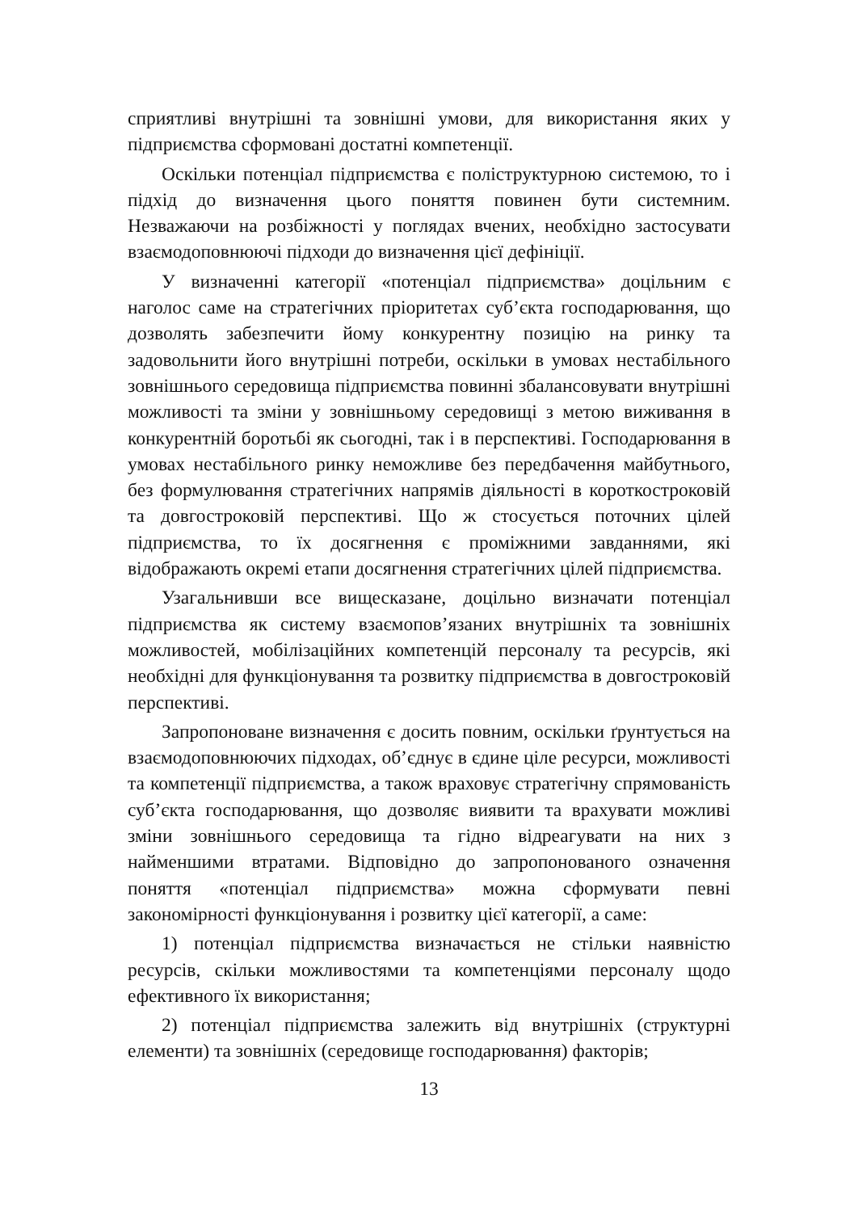сприятливі внутрішні та зовнішні умови, для використання яких у підприємства сформовані достатні компетенції.
Оскільки потенціал підприємства є поліструктурною системою, то і підхід до визначення цього поняття повинен бути системним. Незважаючи на розбіжності у поглядах вчених, необхідно застосувати взаємодоповнюючі підходи до визначення цієї дефініції.
У визначенні категорії «потенціал підприємства» доцільним є наголос саме на стратегічних пріоритетах суб’єкта господарювання, що дозволять забезпечити йому конкурентну позицію на ринку та задовольнити його внутрішні потреби, оскільки в умовах нестабільного зовнішнього середовища підприємства повинні збалансовувати внутрішні можливості та зміни у зовнішньому середовищі з метою виживання в конкурентній боротьбі як сьогодні, так і в перспективі. Господарювання в умовах нестабільного ринку неможливе без передбачення майбутнього, без формулювання стратегічних напрямів діяльності в короткостроковій та довгостроковій перспективі. Що ж стосується поточних цілей підприємства, то їх досягнення є проміжними завданнями, які відображають окремі етапи досягнення стратегічних цілей підприємства.
Узагальнивши все вищесказане, доцільно визначати потенціал підприємства як систему взаємопов’язаних внутрішніх та зовнішніх можливостей, мобілізаційних компетенцій персоналу та ресурсів, які необхідні для функціонування та розвитку підприємства в довгостроковій перспективі.
Запропоноване визначення є досить повним, оскільки ґрунтується на взаємодоповнюючих підходах, об’єднує в єдине ціле ресурси, можливості та компетенції підприємства, а також враховує стратегічну спрямованість суб’єкта господарювання, що дозволяє виявити та врахувати можливі зміни зовнішнього середовища та гідно відреагувати на них з найменшими втратами. Відповідно до запропонованого означення поняття «потенціал підприємства» можна сформувати певні закономірності функціонування і розвитку цієї категорії, а саме:
1) потенціал підприємства визначається не стільки наявністю ресурсів, скільки можливостями та компетенціями персоналу щодо ефективного їх використання;
2) потенціал підприємства залежить від внутрішніх (структурні елементи) та зовнішніх (середовище господарювання) факторів;
13